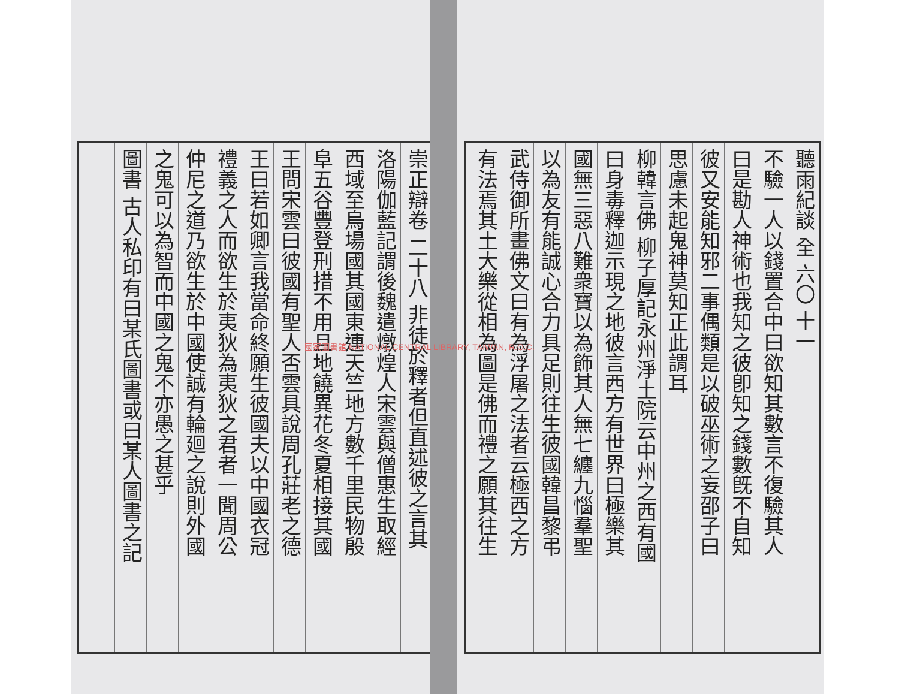崇正辯卷 二十八 非徒於釋者但直述彼之言其
洛陽伽藍記謂後魏遣燉煌人宋雲與僧惠生取經
西域至烏場國其國東連天竺地方數千里民物殷
阜五谷豐登刑措不用且地饒異花冬夏相接其國
王問宋雲曰彼國有聖人否雲具說周孔莊老之德
王曰若如卿言我當命終願生彼國夫以中國衣冠
禮義之人而欲生於夷狄為夷狄之君者一聞周公
仲尼之道乃欲生於中國使誠有輪廻之說則外國
之鬼可以為智而中國之鬼不亦愚之甚乎
圖書 古人私印有曰某氏圖書或曰某人圖書之記
國家圖書館 NATIONAL CENTRAL LIBRARY, TAIWAN, R.O.C.
聽雨紀談 全 六〇 十一
不驗一人以錢置合中曰欲知其數言不復驗其人
曰是勘人神術也我知之彼卽知之錢數旣不自知
彼又安能知邪二事偶類是以破巫術之妄邵子曰
思慮未起鬼神莫知正此謂耳
柳韓言佛 柳子厚記永州淨土院云中州之西有國
曰身毒釋迦示現之地彼言西方有世界曰極樂其
國無三惡八難衆寶以為飾其人無七纏九惱羣聖
以為友有能誠心合力具足則往生彼國韓昌黎弔
武侍御所畫佛文曰有為浮屠之法者云極西之方
有法焉其土大樂從相為圖是佛而禮之願其往生